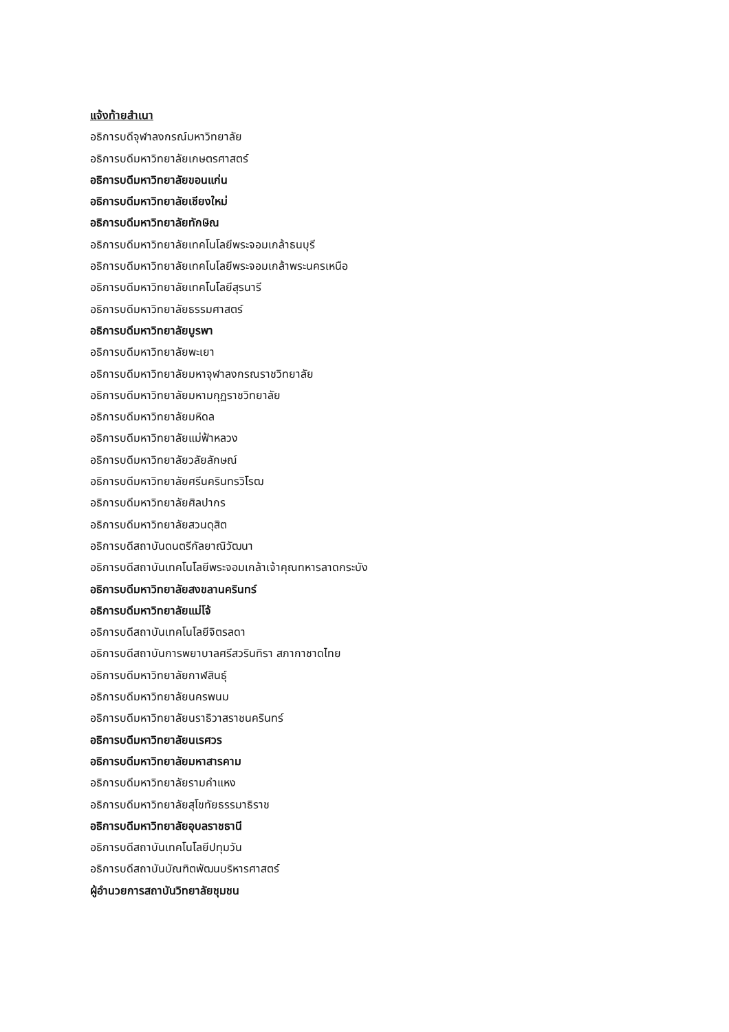แจ้งท้ายสำเนา
อธิการบดีจุฬาลงกรณ์มหาวิทยาลัย
อธิการบดีมหาวิทยาลัยเกษตรศาสตร์
อธิการบดีมหาวิทยาลัยขอนแก่น
อธิการบดีมหาวิทยาลัยเชียงใหม่
อธิการบดีมหาวิทยาลัยทักษิณ
อธิการบดีมหาวิทยาลัยเทคโนโลยีพระจอมเกล้าธนบุรี
อธิการบดีมหาวิทยาลัยเทคโนโลยีพระจอมเกล้าพระนครเหนือ
อธิการบดีมหาวิทยาลัยเทคโนโลยีสุรนารี
อธิการบดีมหาวิทยาลัยธรรมศาสตร์
อธิการบดีมหาวิทยาลัยบูรพา
อธิการบดีมหาวิทยาลัยพะเยา
อธิการบดีมหาวิทยาลัยมหาจุฬาลงกรณราชวิทยาลัย
อธิการบดีมหาวิทยาลัยมหามกุฏราชวิทยาลัย
อธิการบดีมหาวิทยาลัยมหิดล
อธิการบดีมหาวิทยาลัยแม่ฟ้าหลวง
อธิการบดีมหาวิทยาลัยวลัยลักษณ์
อธิการบดีมหาวิทยาลัยศรีนครินทรวิโรฒ
อธิการบดีมหาวิทยาลัยศิลปากร
อธิการบดีมหาวิทยาลัยสวนดุสิต
อธิการบดีสถาบันดนตรีกัลยาณิวัฒนา
อธิการบดีสถาบันเทคโนโลยีพระจอมเกล้าเจ้าคุณทหารลาดกระบัง
อธิการบดีมหาวิทยาลัยสงขลานครินทร์
อธิการบดีมหาวิทยาลัยแม่โจ้
อธิการบดีสถาบันเทคโนโลยีจิตรลดา
อธิการบดีสถาบันการพยาบาลศรีสวรินทิรา สภากาชาดไทย
อธิการบดีมหาวิทยาลัยกาฬสินธุ์
อธิการบดีมหาวิทยาลัยนครพนม
อธิการบดีมหาวิทยาลัยนราธิวาสราชนครินทร์
อธิการบดีมหาวิทยาลัยนเรศวร
อธิการบดีมหาวิทยาลัยมหาสารคาม
อธิการบดีมหาวิทยาลัยรามคำแหง
อธิการบดีมหาวิทยาลัยสุโขทัยธรรมาธิราช
อธิการบดีมหาวิทยาลัยอุบลราชธานี
อธิการบดีสถาบันเทคโนโลยีปทุมวัน
อธิการบดีสถาบันบัณฑิตพัฒนบริหารศาสตร์
ผู้อำนวยการสถาบันวิทยาลัยชุมชน